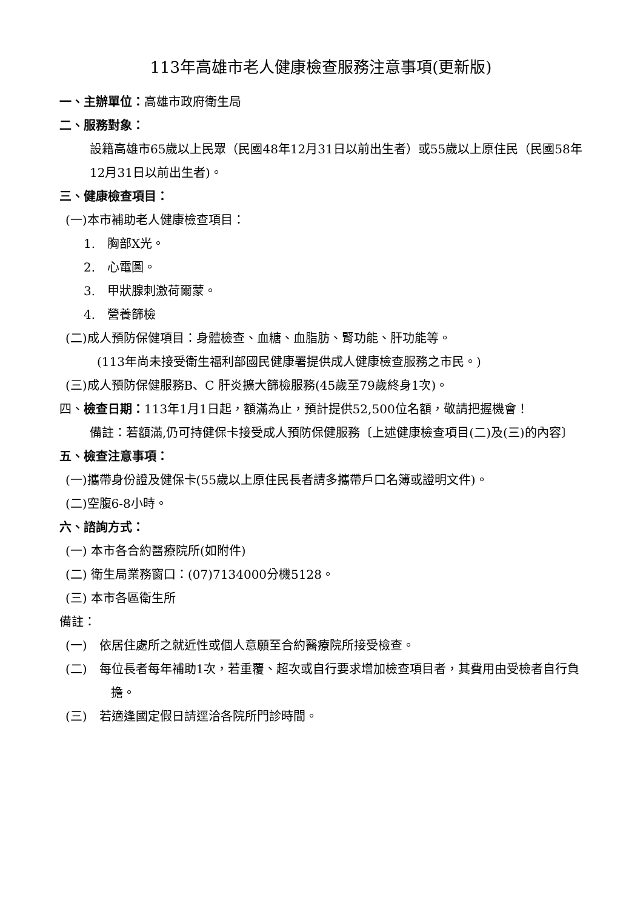113年高雄市老人健康檢查服務注意事項(更新版)
一、主辦單位：高雄市政府衛生局
二、服務對象：
設籍高雄市65歲以上民眾（民國48年12月31日以前出生者）或55歲以上原住民（民國58年12月31日以前出生者)。
三、健康檢查項目：
(一)本市補助老人健康檢查項目：
1.　胸部X光。
2.　心電圖。
3.　甲狀腺刺激荷爾蒙。
4.　營養篩檢
(二)成人預防保健項目：身體檢查、血糖、血脂肪、腎功能、肝功能等。
(113年尚未接受衛生福利部國民健康署提供成人健康檢查服務之市民。)
(三)成人預防保健服務B、C 肝炎擴大篩檢服務(45歲至79歲終身1次)。
四、檢查日期：113年1月1日起，額滿為止，預計提供52,500位名額，敬請把握機會！
備註：若額滿,仍可持健保卡接受成人預防保健服務〔上述健康檢查項目(二)及(三)的內容〕
五、檢查注意事項：
(一)攜帶身份證及健保卡(55歲以上原住民長者請多攜帶戶口名簿或證明文件)。
(二)空腹6-8小時。
六、諮詢方式：
(一) 本市各合約醫療院所(如附件)
(二) 衛生局業務窗口：(07)7134000分機5128。
(三) 本市各區衛生所
備註：
(一)　依居住處所之就近性或個人意願至合約醫療院所接受檢查。
(二)　每位長者每年補助1次，若重覆、超次或自行要求增加檢查項目者，其費用由受檢者自行負擔。
(三)　若適逢國定假日請逕洽各院所門診時間。